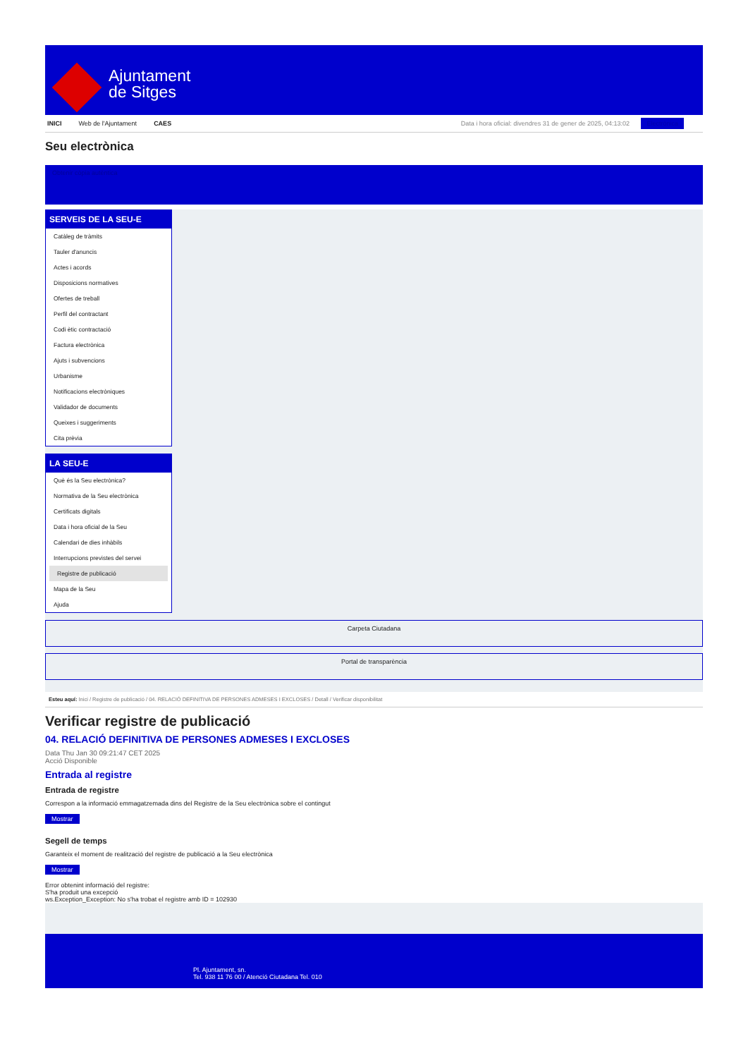Ajuntament
de Sitges
INICI Web de l'Ajuntament CAES Data i hora oficial: divendres 31 de gener de 2025, 04:13:02 Electrònica
Seu electrònica
Obtenir còpia autèntica
SERVEIS DE LA SEU-E
Catàleg de tràmits
Tauler d'anuncis
Actes i acords
Disposicions normatives
Ofertes de treball
Perfil del contractant
Codi ètic contractació
Factura electrònica
Ajuts i subvencions
Urbanisme
Notificacions electròniques
Validador de documents
Queixes i suggeriments
Cita prèvia
LA SEU-E
Què és la Seu electrònica?
Normativa de la Seu electrònica
Certificats digitals
Data i hora oficial de la Seu
Calendari de dies inhàbils
Interrupcions previstes del servei
Registre de publicació
Mapa de la Seu
Ajuda
Carpeta Ciutadana
Portal de transparència
Esteu aquí: Inici / Registre de publicació / 04. RELACIÓ DEFINITIVA DE PERSONES ADMESES I EXCLOSES / Detall / Verificar disponibilitat
Verificar registre de publicació
04. RELACIÓ DEFINITIVA DE PERSONES ADMESES I EXCLOSES
Data Thu Jan 30 09:21:47 CET 2025
Acció Disponible
Entrada al registre
Entrada de registre
Correspon a la informació emmagatzemada dins del Registre de la Seu electrònica sobre el contingut
Mostrar
Segell de temps
Garanteix el moment de realització del registre de publicació a la Seu electrònica
Mostrar
Error obtenint informació del registre:
S'ha produit una excepció
ws.Exception_Exception: No s'ha trobat el registre amb ID = 102930
Pl. Ajuntament, sn.
Tel. 938 11 76 00 / Atenció Ciutadana Tel. 010